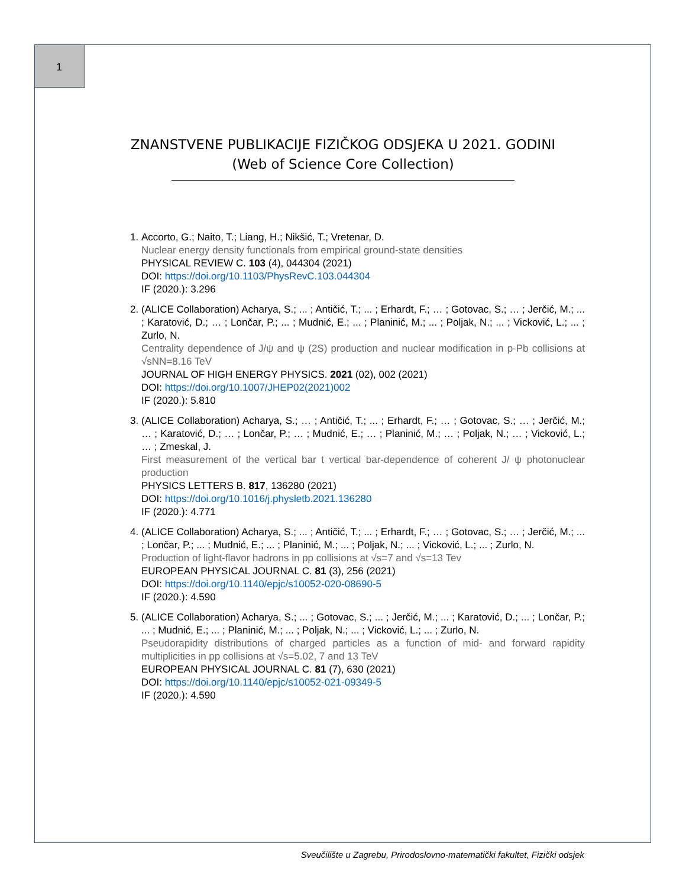1
ZNANSTVENE PUBLIKACIJE FIZIČKOG ODSJEKA U 2021. GODINI
(Web of Science Core Collection)
1. Accorto, G.; Naito, T.; Liang, H.; Nikšić, T.; Vretenar, D.
Nuclear energy density functionals from empirical ground-state densities
PHYSICAL REVIEW C. 103 (4), 044304 (2021)
DOI: https://doi.org/10.1103/PhysRevC.103.044304
IF (2020.): 3.296
2. (ALICE Collaboration) Acharya, S.; ... ; Antičić, T.; ... ; Erhardt, F.; … ; Gotovac, S.; … ; Jerčić, M.; ... ; Karatović, D.; … ; Lončar, P.; ... ; Mudnić, E.; ... ; Planinić, M.; ... ; Poljak, N.; ... ; Vicković, L.; ... ; Zurlo, N.
Centrality dependence of J/ψ and ψ (2S) production and nuclear modification in p-Pb collisions at √sNN=8.16 TeV
JOURNAL OF HIGH ENERGY PHYSICS. 2021 (02), 002 (2021)
DOI: https://doi.org/10.1007/JHEP02(2021)002
IF (2020.): 5.810
3. (ALICE Collaboration) Acharya, S.; … ; Antičić, T.; ... ; Erhardt, F.; … ; Gotovac, S.; … ; Jerčić, M.; … ; Karatović, D.; … ; Lončar, P.; … ; Mudnić, E.; … ; Planinić, M.; … ; Poljak, N.; … ; Vicković, L.; … ; Zmeskal, J.
First measurement of the vertical bar t vertical bar-dependence of coherent J/ ψ photonuclear production
PHYSICS LETTERS B. 817, 136280 (2021)
DOI: https://doi.org/10.1016/j.physletb.2021.136280
IF (2020.): 4.771
4. (ALICE Collaboration) Acharya, S.; ... ; Antičić, T.; ... ; Erhardt, F.; … ; Gotovac, S.; … ; Jerčić, M.; ... ; Lončar, P.; ... ; Mudnić, E.; ... ; Planinić, M.; ... ; Poljak, N.; ... ; Vicković, L.; ... ; Zurlo, N.
Production of light-flavor hadrons in pp collisions at √s=7 and √s=13 Tev
EUROPEAN PHYSICAL JOURNAL C. 81 (3), 256 (2021)
DOI: https://doi.org/10.1140/epjc/s10052-020-08690-5
IF (2020.): 4.590
5. (ALICE Collaboration) Acharya, S.; ... ; Gotovac, S.; ... ; Jerčić, M.; ... ; Karatović, D.; ... ; Lončar, P.; ... ; Mudnić, E.; ... ; Planinić, M.; ... ; Poljak, N.; ... ; Vicković, L.; ... ; Zurlo, N.
Pseudorapidity distributions of charged particles as a function of mid- and forward rapidity multiplicities in pp collisions at √s=5.02, 7 and 13 TeV
EUROPEAN PHYSICAL JOURNAL C. 81 (7), 630 (2021)
DOI: https://doi.org/10.1140/epjc/s10052-021-09349-5
IF (2020.): 4.590
Sveučilište u Zagrebu, Prirodoslovno-matematički fakultet, Fizički odsjek